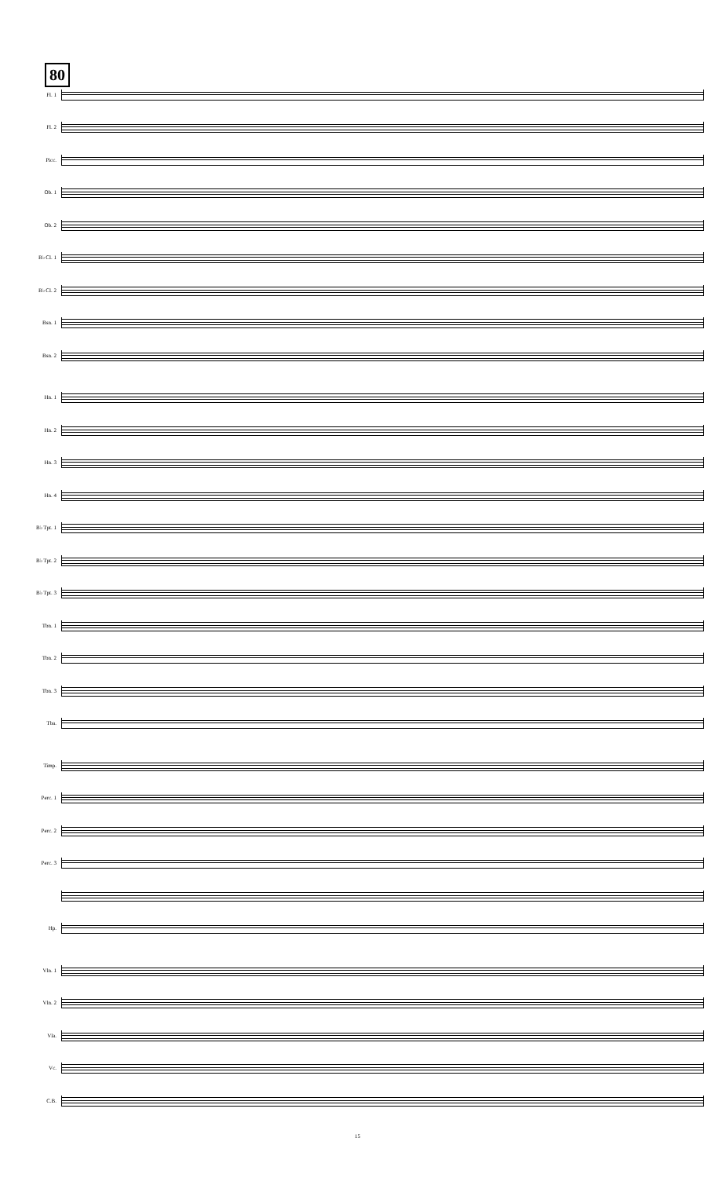80
Fl. 1
Fl. 2
Picc.
Ob. 1
Ob. 2
B♭ Cl. 1
B♭ Cl. 2
Bsn. 1
Bsn. 2
Hn. 1
Hn. 2
Hn. 3
Hn. 4
B♭ Tpt. 1
B♭ Tpt. 2
B♭ Tpt. 3
Tbn. 1
Tbn. 2
Tbn. 3
Tba.
Timp.
Perc. 1
Perc. 2
Perc. 3
Hp.
Vln. 1
Vln. 2
Vla.
Vc.
C.B.
15